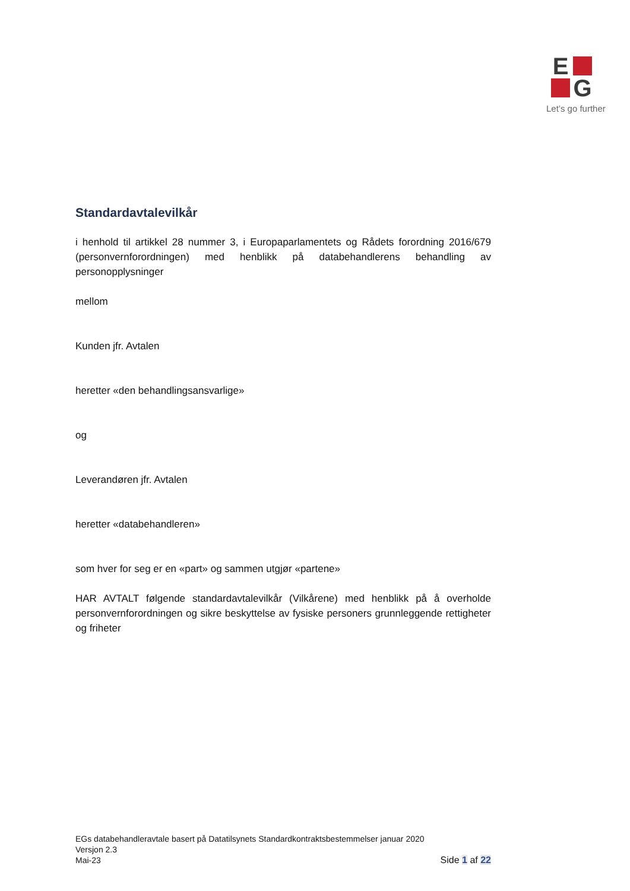E
G
Let’s go further
Standardavtalevilkår
i henhold til artikkel 28 nummer 3, i Europaparlamentets og Rådets forordning 2016/679 (personvernforordningen) med henblikk på databehandlerens behandling av personopplysninger
mellom
Kunden jfr. Avtalen
heretter «den behandlingsansvarlige»
og
Leverandøren jfr. Avtalen
heretter «databehandleren»
som hver for seg er en «part» og sammen utgjør «partene»
HAR AVTALT følgende standardavtalevilkår (Vilkårene) med henblikk på å overholde personvernforordningen og sikre beskyttelse av fysiske personers grunnleggende rettigheter og friheter
EGs databehandleravtale basert på Datatilsynets Standardkontraktsbestemmelser januar 2020
Versjon 2.3
Mai-23
Side 1 af 22